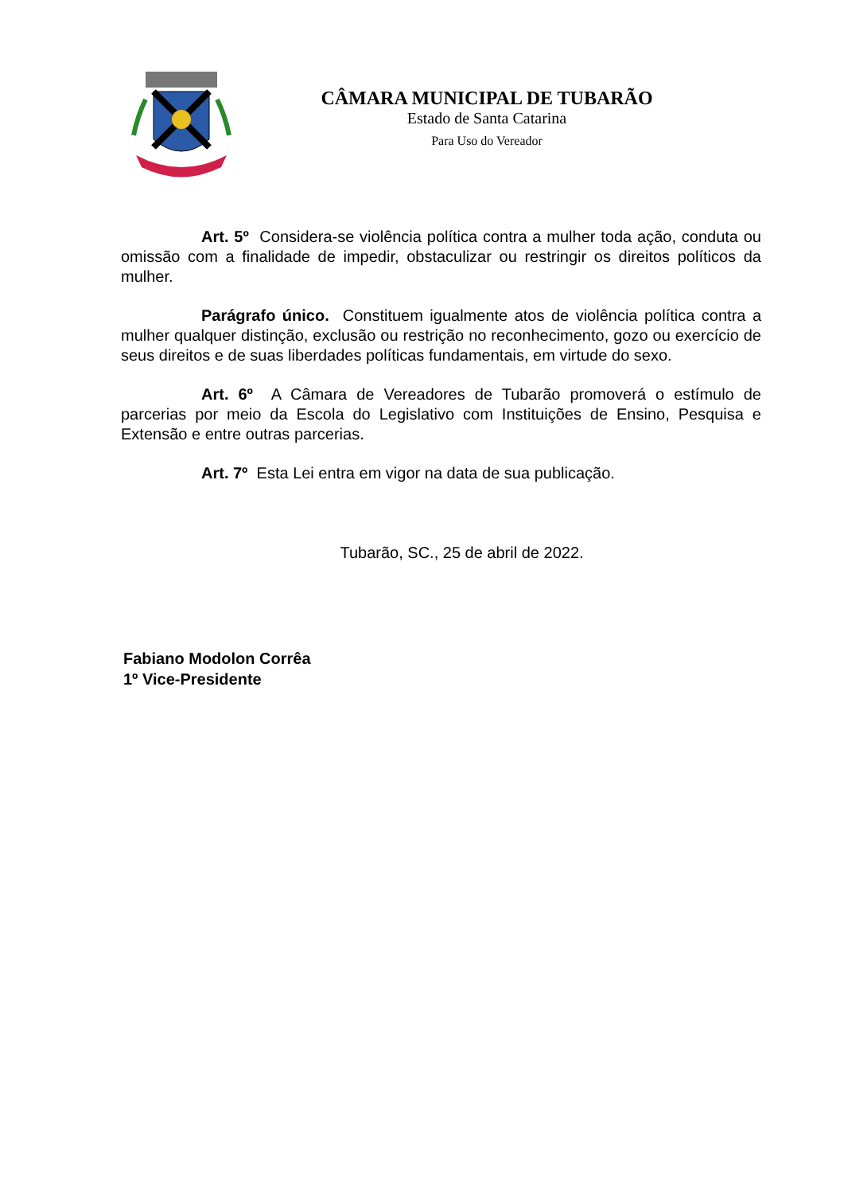CÂMARA MUNICIPAL DE TUBARÃO
Estado de Santa Catarina
Para Uso do Vereador
Art. 5º Considera-se violência política contra a mulher toda ação, conduta ou omissão com a finalidade de impedir, obstaculizar ou restringir os direitos políticos da mulher.
Parágrafo único. Constituem igualmente atos de violência política contra a mulher qualquer distinção, exclusão ou restrição no reconhecimento, gozo ou exercício de seus direitos e de suas liberdades políticas fundamentais, em virtude do sexo.
Art. 6º A Câmara de Vereadores de Tubarão promoverá o estímulo de parcerias por meio da Escola do Legislativo com Instituições de Ensino, Pesquisa e Extensão e entre outras parcerias.
Art. 7º Esta Lei entra em vigor na data de sua publicação.
Tubarão, SC., 25 de abril de 2022.
Fabiano Modolon Corrêa
1º Vice-Presidente